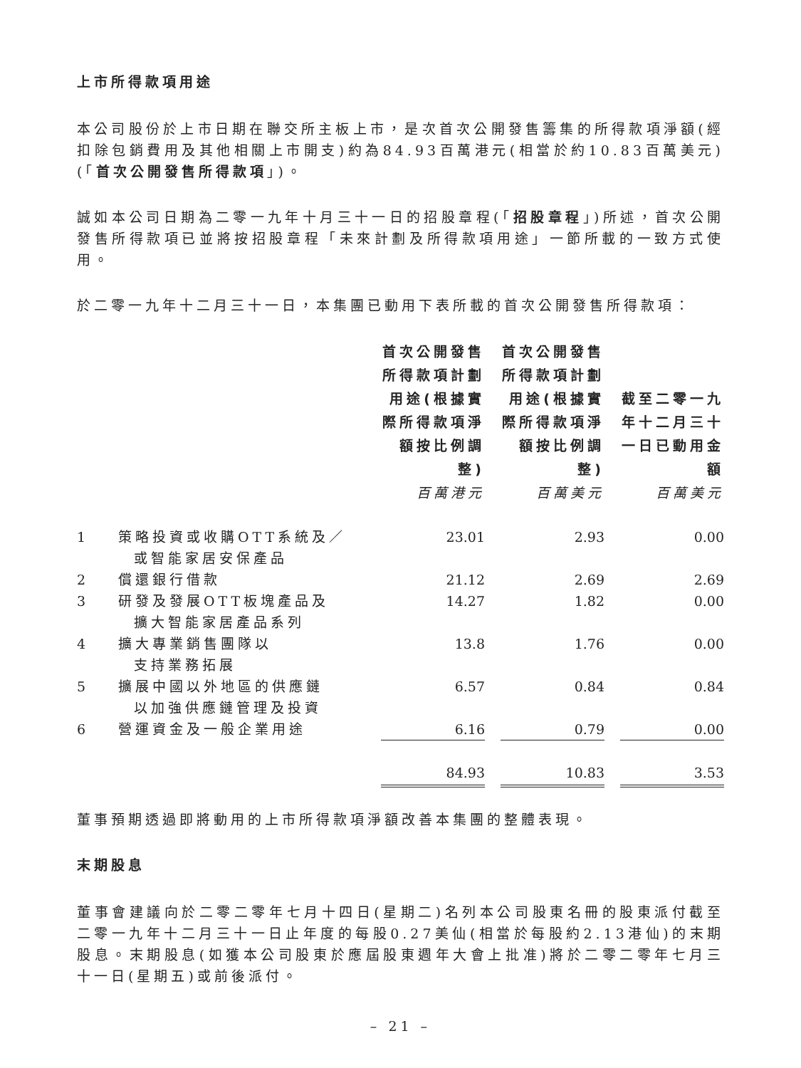上市所得款項用途
本公司股份於上市日期在聯交所主板上市，是次首次公開發售籌集的所得款項淨額(經扣除包銷費用及其他相關上市開支)約為84.93百萬港元(相當於約10.83百萬美元)(「首次公開發售所得款項」)。
誠如本公司日期為二零一九年十月三十一日的招股章程(「招股章程」)所述，首次公開發售所得款項已並將按招股章程「未來計劃及所得款項用途」一節所載的一致方式使用。
於二零一九年十二月三十一日，本集團已動用下表所載的首次公開發售所得款項：
| | | 首次公開發售所得款項計劃用途(根據實際所得款項淨額按比例調整) 百萬港元 | 首次公開發售所得款項計劃用途(根據實際所得款項淨額按比例調整) 百萬美元 | 截至二零一九年十二月三十一日已動用金額 百萬美元 |
| --- | --- | --- | --- | --- |
| 1 | 策略投資或收購OTT系統及／ 或智能家居安保產品 | 23.01 | 2.93 | 0.00 |
| 2 | 償還銀行借款 | 21.12 | 2.69 | 2.69 |
| 3 | 研發及發展OTT板塊產品及 擴大智能家居產品系列 | 14.27 | 1.82 | 0.00 |
| 4 | 擴大專業銷售團隊以 支持業務拓展 | 13.8 | 1.76 | 0.00 |
| 5 | 擴展中國以外地區的供應鏈 以加強供應鏈管理及投資 | 6.57 | 0.84 | 0.84 |
| 6 | 營運資金及一般企業用途 | 6.16 | 0.79 | 0.00 |
| | | 84.93 | 10.83 | 3.53 |
董事預期透過即將動用的上市所得款項淨額改善本集團的整體表現。
末期股息
董事會建議向於二零二零年七月十四日(星期二)名列本公司股東名冊的股東派付截至二零一九年十二月三十一日止年度的每股0.27美仙(相當於每股約2.13港仙)的末期股息。末期股息(如獲本公司股東於應屆股東週年大會上批准)將於二零二零年七月三十一日(星期五)或前後派付。
– 21 –